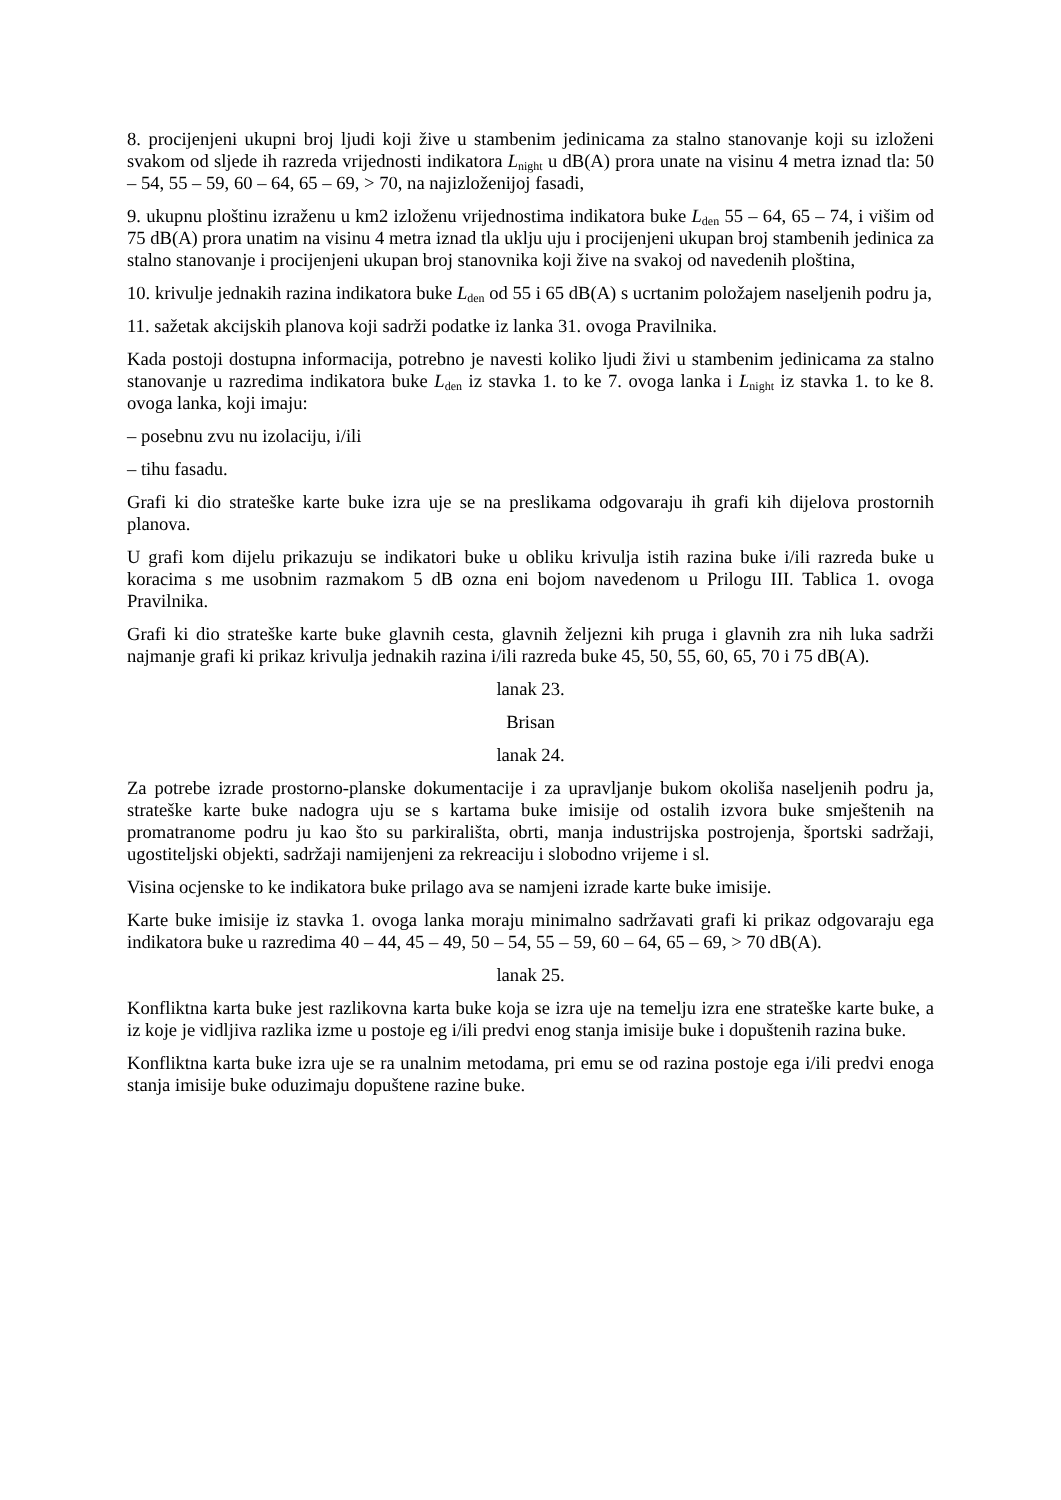8. procijenjeni ukupni broj ljudi koji žive u stambenim jedinicama za stalno stanovanje koji su izloženi svakom od sljede ih razreda vrijednosti indikatora L<sub>night</sub> u dB(A) prora unate na visinu 4 metra iznad tla: 50 – 54, 55 – 59, 60 – 64, 65 – 69, > 70, na najizloženijoj fasadi,
9. ukupnu ploštinu izraženu u km2 izloženu vrijednostima indikatora buke L<sub>den</sub> 55 – 64, 65 – 74, i višim od 75 dB(A) prora unatim na visinu 4 metra iznad tla uklju uju i procijenjeni ukupan broj stambenih jedinica za stalno stanovanje i procijenjeni ukupan broj stanovnika koji žive na svakoj od navedenih ploština,
10. krivulje jednakih razina indikatora buke L<sub>den</sub> od 55 i 65 dB(A) s ucrtanim položajem naseljenih podru ja,
11. sažetak akcijskih planova koji sadrži podatke iz lanka 31. ovoga Pravilnika.
Kada postoji dostupna informacija, potrebno je navesti koliko ljudi živi u stambenim jedinicama za stalno stanovanje u razredima indikatora buke L<sub>den</sub> iz stavka 1. to ke 7. ovoga lanka i L<sub>night</sub> iz stavka 1. to ke 8. ovoga lanka, koji imaju:
– posebnu zvu nu izolaciju, i/ili
– tihu fasadu.
Grafi ki dio strateške karte buke izra uje se na preslikama odgovaraju ih grafi kih dijelova prostornih planova.
U grafi kom dijelu prikazuju se indikatori buke u obliku krivulja istih razina buke i/ili razreda buke u koracima s me usobnim razmakom 5 dB ozna eni bojom navedenom u Prilogu III. Tablica 1. ovoga Pravilnika.
Grafi ki dio strateške karte buke glavnih cesta, glavnih željezni kih pruga i glavnih zra nih luka sadrži najmanje grafi ki prikaz krivulja jednakih razina i/ili razreda buke 45, 50, 55, 60, 65, 70 i 75 dB(A).
lanak 23.
Brisan
lanak 24.
Za potrebe izrade prostorno-planske dokumentacije i za upravljanje bukom okoliša naseljenih podru ja, strateške karte buke nadogra uju se s kartama buke imisije od ostalih izvora buke smještenih na promatranome podru ju kao što su parkirališta, obrti, manja industrijska postrojenja, športski sadržaji, ugostiteljski objekti, sadržaji namijenjeni za rekreaciju i slobodno vrijeme i sl.
Visina ocjenske to ke indikatora buke prilago ava se namjeni izrade karte buke imisije.
Karte buke imisije iz stavka 1. ovoga lanka moraju minimalno sadržavati grafi ki prikaz odgovaraju ega indikatora buke u razredima 40 – 44, 45 – 49, 50 – 54, 55 – 59, 60 – 64, 65 – 69, > 70 dB(A).
lanak 25.
Konfliktna karta buke jest razlikovna karta buke koja se izra uje na temelju izra ene strateške karte buke, a iz koje je vidljiva razlika izme u postoje eg i/ili predvi enog stanja imisije buke i dopuštenih razina buke.
Konfliktna karta buke izra uje se ra unalnim metodama, pri emu se od razina postoje ega i/ili predvi enoga stanja imisije buke oduzimaju dopuštene razine buke.